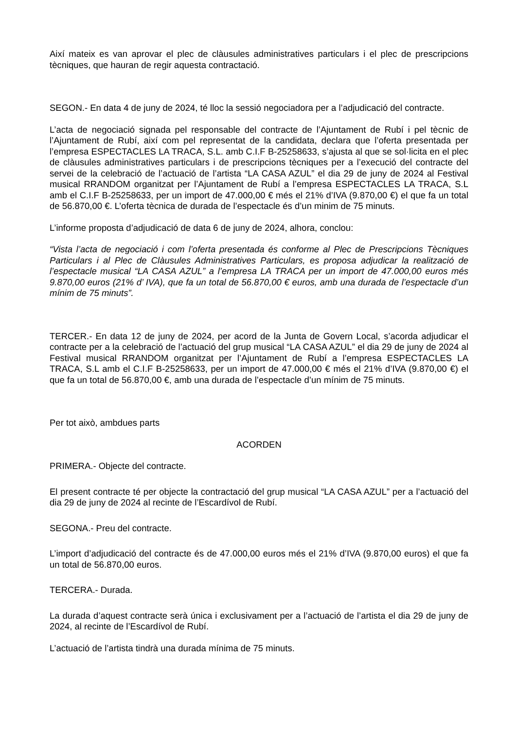Així mateix es van aprovar el plec de clàusules administratives particulars i el plec de prescripcions tècniques, que hauran de regir aquesta contractació.
SEGON.- En data 4 de juny de 2024, té lloc la sessió negociadora per a l’adjudicació del contracte.
L’acta de negociació signada pel responsable del contracte de l’Ajuntament de Rubí i pel tècnic de l’Ajuntament de Rubí, així com pel representat de la candidata, declara que l’oferta presentada per l’empresa ESPECTACLES LA TRACA, S.L. amb C.I.F B-25258633, s’ajusta al que se sol·licita en el plec de clàusules administratives particulars i de prescripcions tècniques per a l’execució del contracte del servei de la celebració de l’actuació de l’artista “LA CASA AZUL” el dia 29 de juny de 2024 al Festival musical RRANDOM organitzat per l’Ajuntament de Rubí a l’empresa ESPECTACLES LA TRACA, S.L amb el C.I.F B-25258633, per un import de 47.000,00 € més el 21% d’IVA (9.870,00 €) el que fa un total de 56.870,00 €. L’oferta tècnica de durada de l’espectacle és d’un minim de 75 minuts.
L’informe proposta d’adjudicació de data 6 de juny de 2024, alhora, conclou:
“Vista l’acta de negociació i com l’oferta presentada és conforme al Plec de Prescripcions Tècniques Particulars i al Plec de Clàusules Administratives Particulars, es proposa adjudicar la realització de l’espectacle musical “LA CASA AZUL” a l’empresa LA TRACA per un import de 47.000,00 euros més 9.870,00 euros (21% d’ IVA), que fa un total de 56.870,00 € euros, amb una durada de l’espectacle d’un mínim de 75 minuts”.
TERCER.- En data 12 de juny de 2024, per acord de la Junta de Govern Local, s’acorda adjudicar el contracte per a la celebració de l’actuació del grup musical “LA CASA AZUL” el dia 29 de juny de 2024 al Festival musical RRANDOM organitzat per l’Ajuntament de Rubí a l’empresa ESPECTACLES LA TRACA, S.L amb el C.I.F B-25258633, per un import de 47.000,00 € més el 21% d’IVA (9.870,00 €) el que fa un total de 56.870,00 €, amb una durada de l’espectacle d’un mínim de 75 minuts.
Per tot això, ambdues parts
ACORDEN
PRIMERA.- Objecte del contracte.
El present contracte té per objecte la contractació del grup musical “LA CASA AZUL” per a l’actuació del dia 29 de juny de 2024 al recinte de l’Escardívol de Rubí.
SEGONA.- Preu del contracte.
L’import d’adjudicació del contracte és de 47.000,00 euros més el 21% d’IVA (9.870,00 euros) el que fa un total de 56.870,00 euros.
TERCERA.- Durada.
La durada d’aquest contracte serà única i exclusivament per a l’actuació de l’artista el dia 29 de juny de 2024, al recinte de l’Escardívol de Rubí.
L’actuació de l’artista tindrà una durada mínima de 75 minuts.